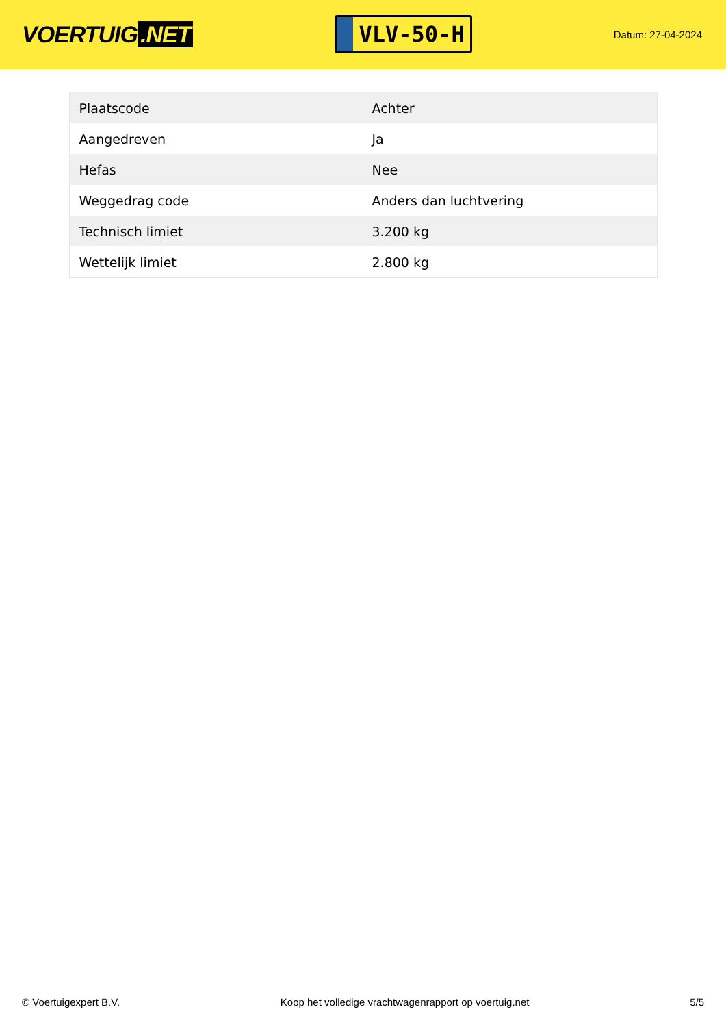VOERTUIG.NET
VLV-50-H
Datum: 27-04-2024
| Plaatscode | Achter |
| Aangedreven | Ja |
| Hefas | Nee |
| Weggedrag code | Anders dan luchtvering |
| Technisch limiet | 3.200 kg |
| Wettelijk limiet | 2.800 kg |
© Voertuigexpert B.V. Koop het volledige vrachtwagenrapport op voertuig.net 5/5